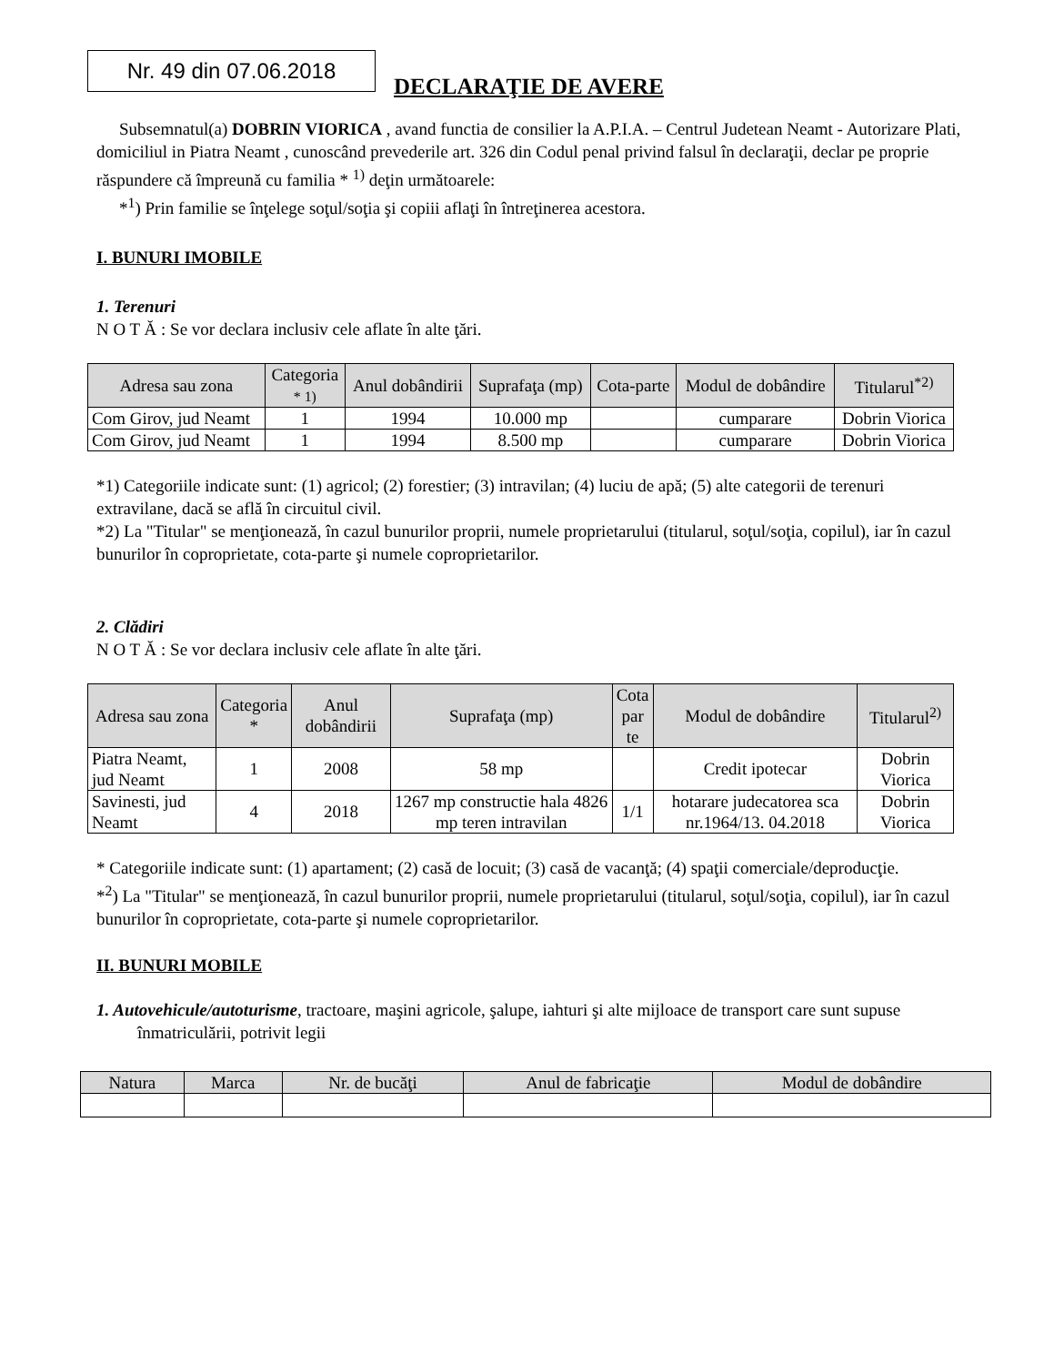Nr. 49 din 07.06.2018
DECLARAŢIE DE AVERE
Subsemnatul(a) DOBRIN VIORICA , avand functia de consilier la A.P.I.A. – Centrul Judetean Neamt - Autorizare Plati, domiciliul in Piatra Neamt , cunoscând prevederile art. 326 din Codul penal privind falsul în declaraţii, declar pe proprie răspundere că împreună cu familia * <sup>1)</sup> deţin următoarele:
*<sup>1</sup>) Prin familie se înţelege soţul/soţia şi copiii aflaţi în întreţinerea acestora.
I. BUNURI IMOBILE
1. Terenuri
N O T Ă : Se vor declara inclusiv cele aflate în alte ţări.
| Adresa sau zona | Categoria * 1) | Anul dobândirii | Suprafaţa (mp) | Cota-parte | Modul de dobândire | Titularul<sup>*2)</sup> |
| --- | --- | --- | --- | --- | --- | --- |
| Com Girov, jud Neamt | 1 | 1994 | 10.000 mp | | cumparare | Dobrin Viorica |
| Com Girov, jud Neamt | 1 | 1994 | 8.500 mp | | cumparare | Dobrin Viorica |
*1) Categoriile indicate sunt: (1) agricol; (2) forestier; (3) intravilan; (4) luciu de apă; (5) alte categorii de terenuri extravilane, dacă se află în circuitul civil.
*2) La "Titular" se menţionează, în cazul bunurilor proprii, numele proprietarului (titularul, soţul/soţia, copilul), iar în cazul bunurilor în coproprietate, cota-parte şi numele coproprietarilor.
2. Clădiri
N O T Ă : Se vor declara inclusiv cele aflate în alte ţări.
| Adresa sau zona | Categoria * | Anul dobândirii | Suprafaţa (mp) | Cota par te | Modul de dobândire | Titularul<sup>2)</sup> |
| --- | --- | --- | --- | --- | --- | --- |
| Piatra Neamt, jud Neamt | 1 | 2008 | 58 mp | | Credit ipotecar | Dobrin Viorica |
| Savinesti, jud Neamt | 4 | 2018 | 1267 mp constructie hala 4826 mp teren intravilan | 1/1 | hotarare judecatorea sca nr.1964/13. 04.2018 | Dobrin Viorica |
* Categoriile indicate sunt: (1) apartament; (2) casă de locuit; (3) casă de vacanţă; (4) spaţii comerciale/deproducţie.
*<sup>2</sup>) La "Titular" se menţionează, în cazul bunurilor proprii, numele proprietarului (titularul, soţul/soţia, copilul), iar în cazul bunurilor în coproprietate, cota-parte şi numele coproprietarilor.
II. BUNURI MOBILE
1. Autovehicule/autoturisme, tractoare, maşini agricole, şalupe, iahturi şi alte mijloace de transport care sunt supuse înmatriculării, potrivit legii
| Natura | Marca | Nr. de bucăţi | Anul de fabricaţie | Modul de dobândire |
| --- | --- | --- | --- | --- |